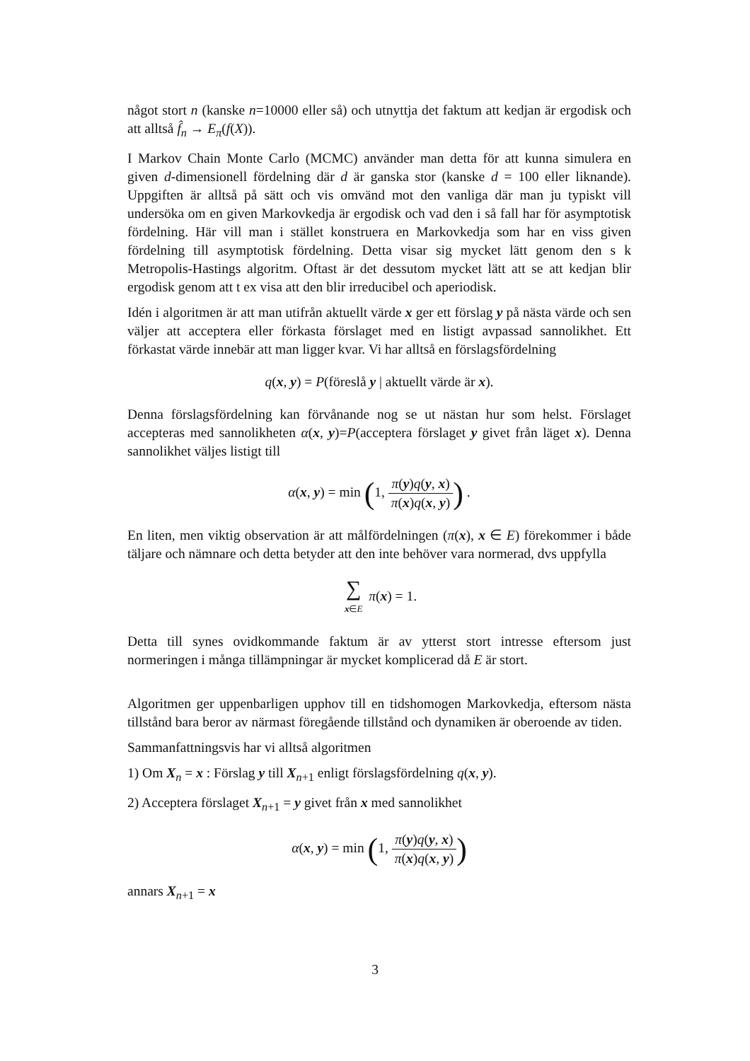något stort n (kanske n=10000 eller så) och utnyttja det faktum att kedjan är ergodisk och att alltså f̂<sub>n</sub> → E<sub>π</sub>(f(X)).
I Markov Chain Monte Carlo (MCMC) använder man detta för att kunna simulera en given d-dimensionell fördelning där d är ganska stor (kanske d = 100 eller liknande). Uppgiften är alltså på sätt och vis omvänd mot den vanliga där man ju typiskt vill undersöka om en given Markovkedja är ergodisk och vad den i så fall har för asymptotisk fördelning. Här vill man i stället konstruera en Markovkedja som har en viss given fördelning till asymptotisk fördelning. Detta visar sig mycket lätt genom den s k Metropolis-Hastings algoritm. Oftast är det dessutom mycket lätt att se att kedjan blir ergodisk genom att t ex visa att den blir irreducibel och aperiodisk.
Idén i algoritmen är att man utifrån aktuellt värde x ger ett förslag y på nästa värde och sen väljer att acceptera eller förkasta förslaget med en listigt avpassad sannolikhet. Ett förkastat värde innebär att man ligger kvar. Vi har alltså en förslagsfördelning
q(x, y) = P(föreslå y | aktuellt värde är x).
Denna förslagsfördelning kan förvånande nog se ut nästan hur som helst. Förslaget accepteras med sannolikheten α(x, y)=P(acceptera förslaget y givet från läget x). Denna sannolikhet väljes listigt till
α(x, y) = min (1, π(y)q(y, x) π(x)q(x, y)) .
En liten, men viktig observation är att målfördelningen (π(x), x ∈ E) förekommer i både täljare och nämnare och detta betyder att den inte behöver vara normerad, dvs uppfylla
∑ x∈E π(x) = 1.
Detta till synes ovidkommande faktum är av ytterst stort intresse eftersom just normeringen i många tillämpningar är mycket komplicerad då E är stort.
Algoritmen ger uppenbarligen upphov till en tidshomogen Markovkedja, eftersom nästa tillstånd bara beror av närmast föregående tillstånd och dynamiken är oberoende av tiden.
Sammanfattningsvis har vi alltså algoritmen
1) Om X<sub>n</sub> = x : Förslag y till X<sub>n+1</sub> enligt förslagsfördelning q(x, y).
2) Acceptera förslaget X<sub>n+1</sub> = y givet från x med sannolikhet
α(x, y) = min (1, π(y)q(y, x) π(x)q(x, y))
annars X<sub>n+1</sub> = x
3